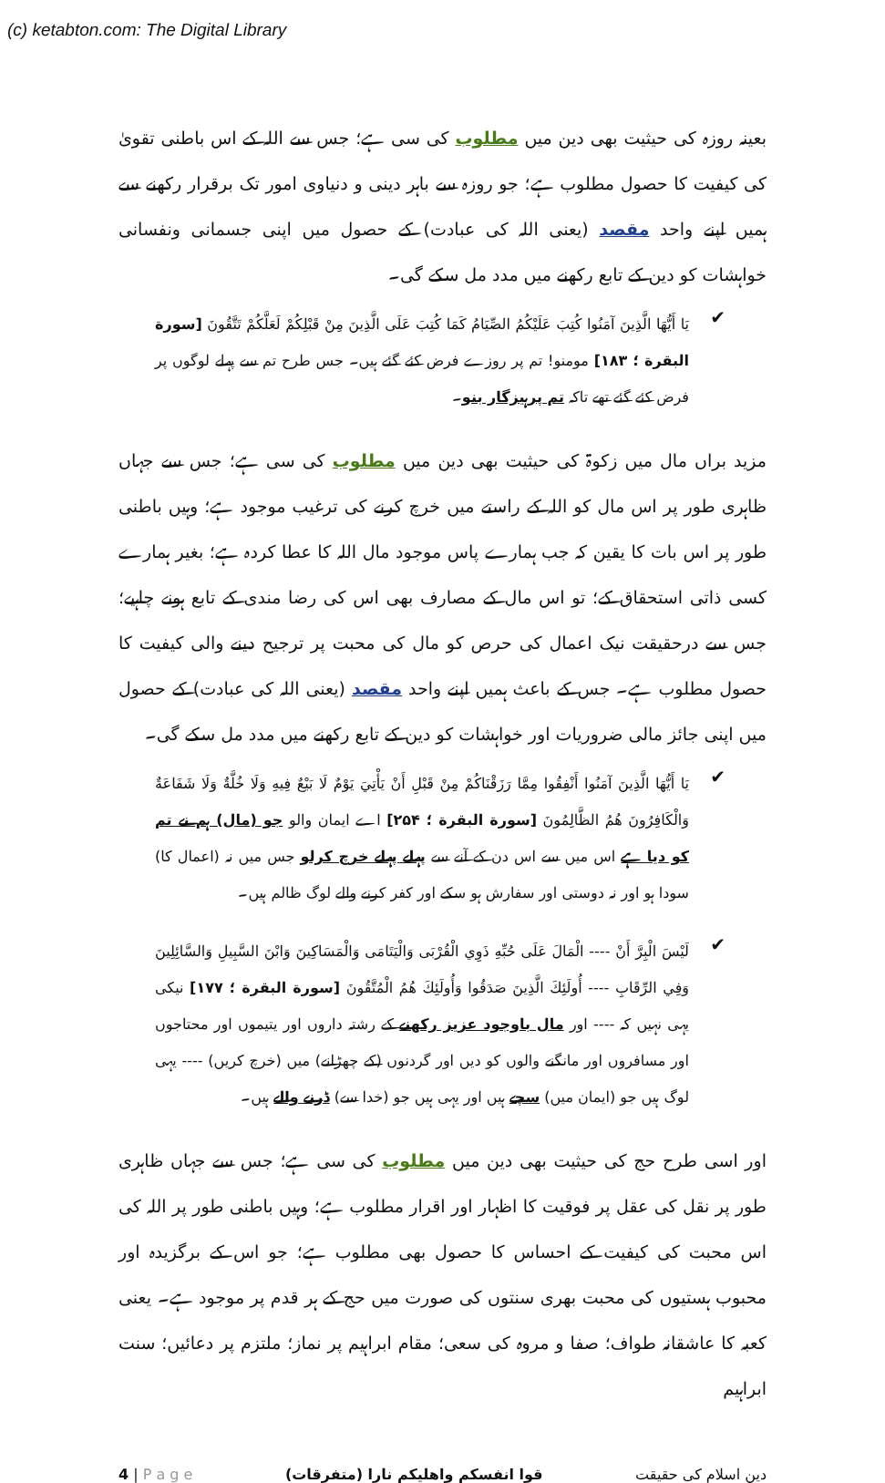(c) ketabton.com: The Digital Library
بعینہ روزہ کی حیثیت بھی دین میں مطلوب کی سی ہے؛ جس سے اللہ کے اس باطنی تقویٰ کی کیفیت کا حصول مطلوب ہے؛ جو روزہ سے باہر دینی و دنیاوی امور تک برقرار رکھنے سے ہمیں اپنے واحد مقصد (یعنی اللہ کی عبادت) کے حصول میں اپنی جسمانی ونفسانی خواہشات کو دین کے تابع رکھنے میں مدد مل سکے گی۔
✔
يَا أَيُّهَا الَّذِينَ آمَنُوا كُتِبَ عَلَيْكُمُ الصِّيَامُ كَمَا كُتِبَ عَلَى الَّذِينَ مِنْ قَبْلِكُمْ لَعَلَّكُمْ تَتَّقُونَ [سورة البقرة ؛ ۱۸۳] مومنو! تم پر روزے فرض کئے گئے ہیں۔ جس طرح تم سے پہلے لوگوں پر فرض کئے گئے تھے تاکہ تم پرہیزگار بنو۔
مزید براں مال میں زکوۃ کی حیثیت بھی دین میں مطلوب کی سی ہے؛ جس سے جہاں ظاہری طور پر اس مال کو اللہ کے راستے میں خرچ کرنے کی ترغیب موجود ہے؛ وہیں باطنی طور پر اس بات کا یقین کہ جب ہمارے پاس موجود مال اللہ کا عطا کردہ ہے؛ بغیر ہمارے کسی ذاتی استحقاق کے؛ تو اس مال کے مصارف بھی اس کی رضا مندی کے تابع ہونے چاہیے؛ جس سے درحقیقت نیک اعمال کی حرص کو مال کی محبت پر ترجیح دینے والی کیفیت کا حصول مطلوب ہے۔ جس کے باعث ہمیں اپنے واحد مقصد (یعنی اللہ کی عبادت) کے حصول میں اپنی جائز مالی ضروریات اور خواہشات کو دین کے تابع رکھنے میں مدد مل سکے گی۔
✔
يَا أَيُّهَا الَّذِينَ آمَنُوا أَنْفِقُوا مِمَّا رَزَقْنَاكُمْ مِنْ قَبْلِ أَنْ يَأْتِيَ يَوْمٌ لَا بَيْعٌ فِيهِ وَلَا خُلَّةٌ وَلَا شَفَاعَةٌ وَالْكَافِرُونَ هُمُ الظَّالِمُونَ [سورة البقرة ؛ ۲۵۴] اے ایمان والو جو (مال) ہم نے تم کو دیا ہے اس میں سے اس دن کے آنے سے پہلے پہلے خرچ کرلو جس میں نہ (اعمال کا) سودا ہو اور نہ دوستی اور سفارش ہو سکے اور کفر کرنے والے لوگ ظالم ہیں۔
✔
لَيْسَ الْبِرَّ أَنْ ---- الْمَالَ عَلَى حُبِّهِ ذَوِي الْقُرْبَى وَالْيَتَامَى وَالْمَسَاكِينَ وَابْنَ السَّبِيلِ وَالسَّائِلِينَ وَفِي الرِّقَابِ ---- أُولَئِكَ الَّذِينَ صَدَقُوا وَأُولَئِكَ هُمُ الْمُتَّقُونَ [سورة البقرة ؛ ۱۷۷] نیکی یہی نہیں کہ ---- اور مال باوجود عزیز رکھنے کے رشتہ داروں اور یتیموں اور محتاجوں اور مسافروں اور مانگنے والوں کو دیں اور گردنوں (کے چھڑانے) میں (خرچ کریں) ---- یہی لوگ ہیں جو (ایمان میں) سچے ہیں اور یہی ہیں جو (خدا سے) ڈرنے والے ہیں۔
اور اسی طرح حج کی حیثیت بھی دین میں مطلوب کی سی ہے؛ جس سے جہاں ظاہری طور پر نقل کی عقل پر فوقیت کا اظہار اور اقرار مطلوب ہے؛ وہیں باطنی طور پر اللہ کی اس محبت کی کیفیت کے احساس کا حصول بھی مطلوب ہے؛ جو اس کے برگزیدہ اور محبوب ہستیوں کی محبت بھری سنتوں کی صورت میں حج کے ہر قدم پر موجود ہے۔ یعنی کعبہ کا عاشقانہ طواف؛ صفا و مروہ کی سعی؛ مقام ابراہیم پر نماز؛ ملتزم پر دعائیں؛ سنت ابراہیم
4 | P a g e قوا انفسکم واھلیکم نارا (متفرقات) دین اسلام کی حقیقت